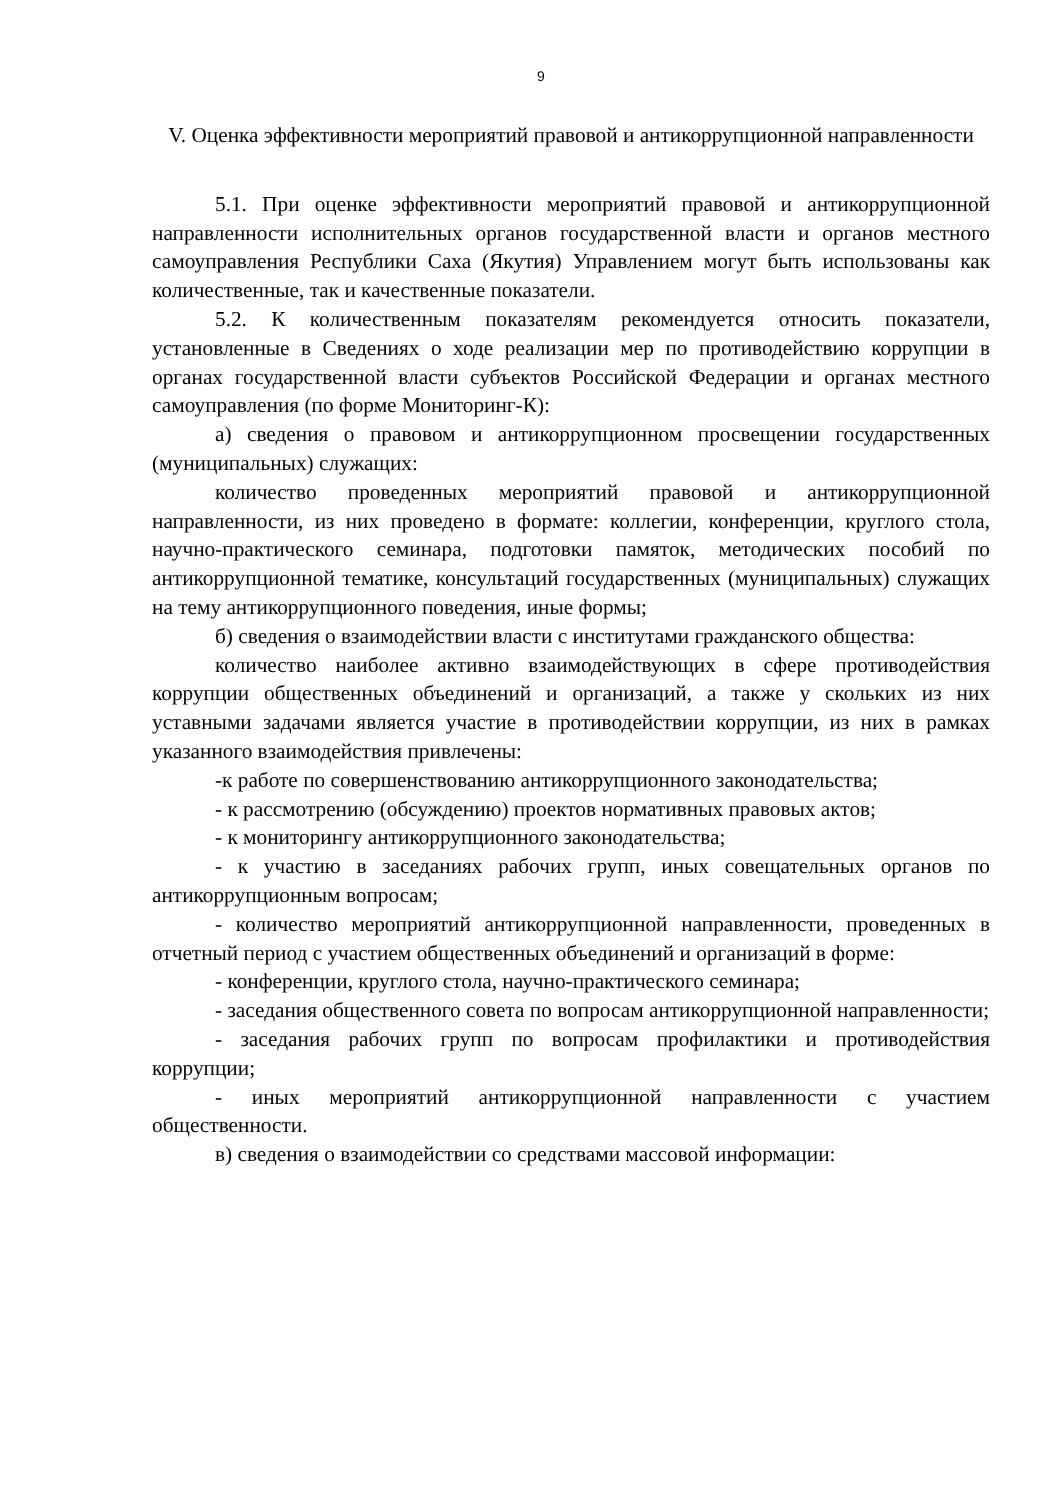9
V. Оценка эффективности мероприятий правовой и антикоррупционной направленности
5.1. При оценке эффективности мероприятий правовой и антикоррупционной направленности исполнительных органов государственной власти и органов местного самоуправления Республики Саха (Якутия) Управлением могут быть использованы как количественные, так и качественные показатели.
5.2. К количественным показателям рекомендуется относить показатели, установленные в Сведениях о ходе реализации мер по противодействию коррупции в органах государственной власти субъектов Российской Федерации и органах местного самоуправления (по форме Мониторинг-К):
а) сведения о правовом и антикоррупционном просвещении государственных (муниципальных) служащих:
количество проведенных мероприятий правовой и антикоррупционной направленности, из них проведено в формате: коллегии, конференции, круглого стола, научно-практического семинара, подготовки памяток, методических пособий по антикоррупционной тематике, консультаций государственных (муниципальных) служащих на тему антикоррупционного поведения, иные формы;
б) сведения о взаимодействии власти с институтами гражданского общества:
количество наиболее активно взаимодействующих в сфере противодействия коррупции общественных объединений и организаций, а также у скольких из них уставными задачами является участие в противодействии коррупции, из них в рамках указанного взаимодействия привлечены:
-к работе по совершенствованию антикоррупционного законодательства;
- к рассмотрению (обсуждению) проектов нормативных правовых актов;
- к мониторингу антикоррупционного законодательства;
- к участию в заседаниях рабочих групп, иных совещательных органов по антикоррупционным вопросам;
- количество мероприятий антикоррупционной направленности, проведенных в отчетный период с участием общественных объединений и организаций в форме:
- конференции, круглого стола, научно-практического семинара;
- заседания общественного совета по вопросам антикоррупционной направленности;
- заседания рабочих групп по вопросам профилактики и противодействия коррупции;
- иных мероприятий антикоррупционной направленности с участием общественности.
в) сведения о взаимодействии со средствами массовой информации: